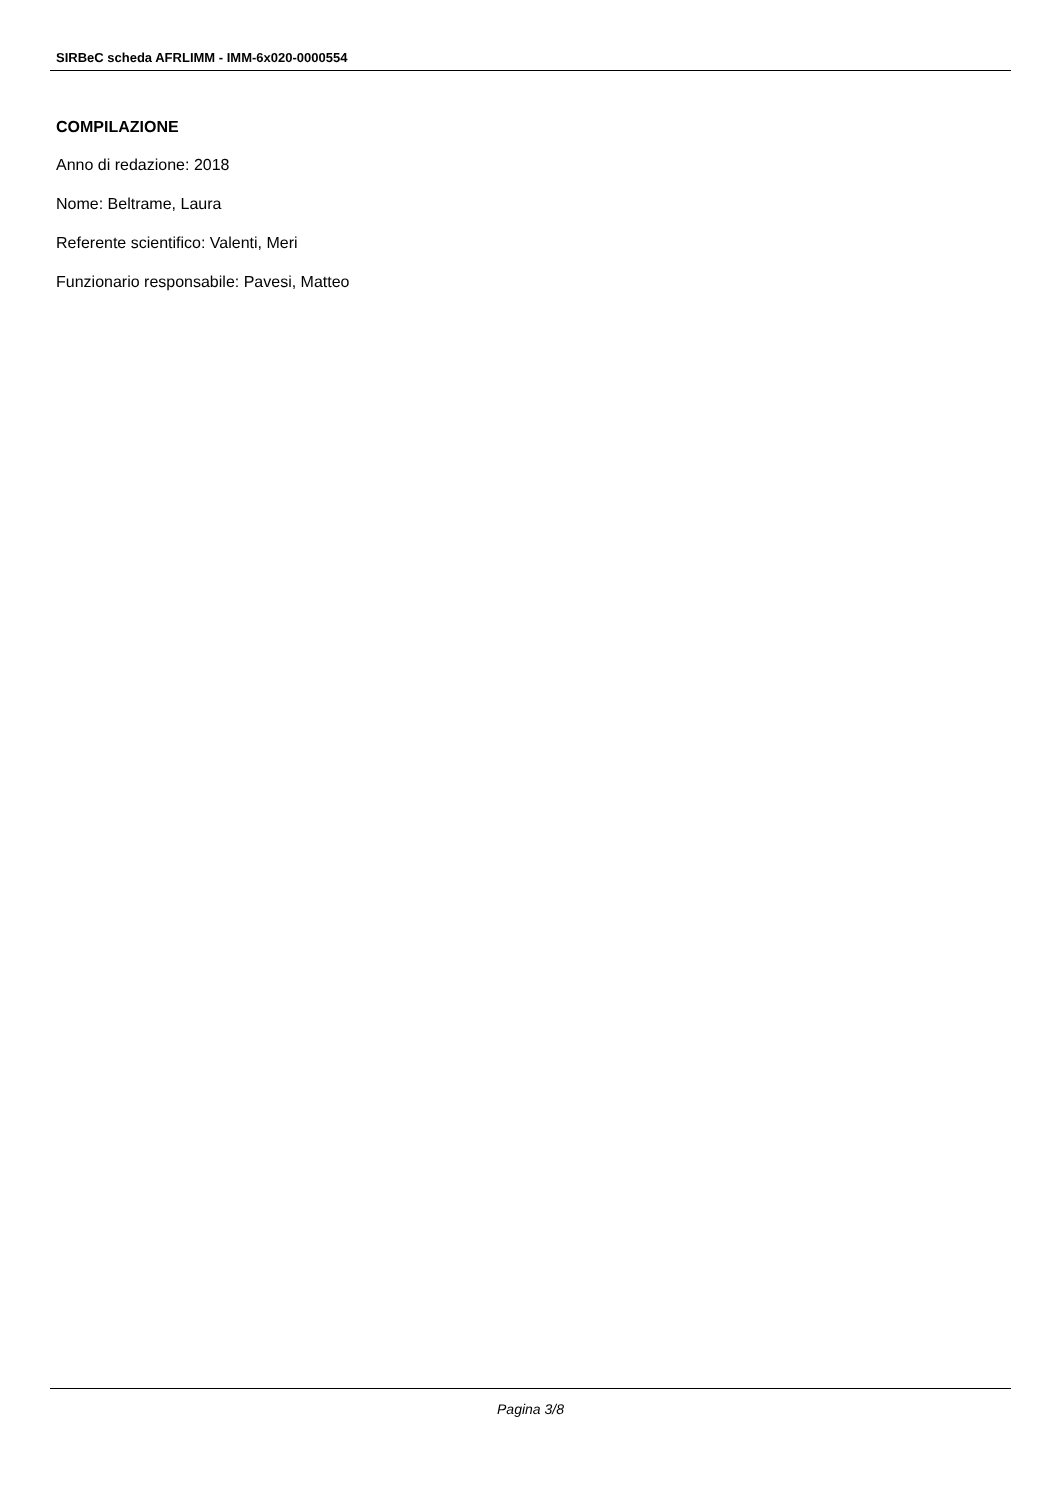SIRBeC scheda AFRLIMM - IMM-6x020-0000554
COMPILAZIONE
Anno di redazione: 2018
Nome: Beltrame, Laura
Referente scientifico: Valenti, Meri
Funzionario responsabile: Pavesi, Matteo
Pagina 3/8